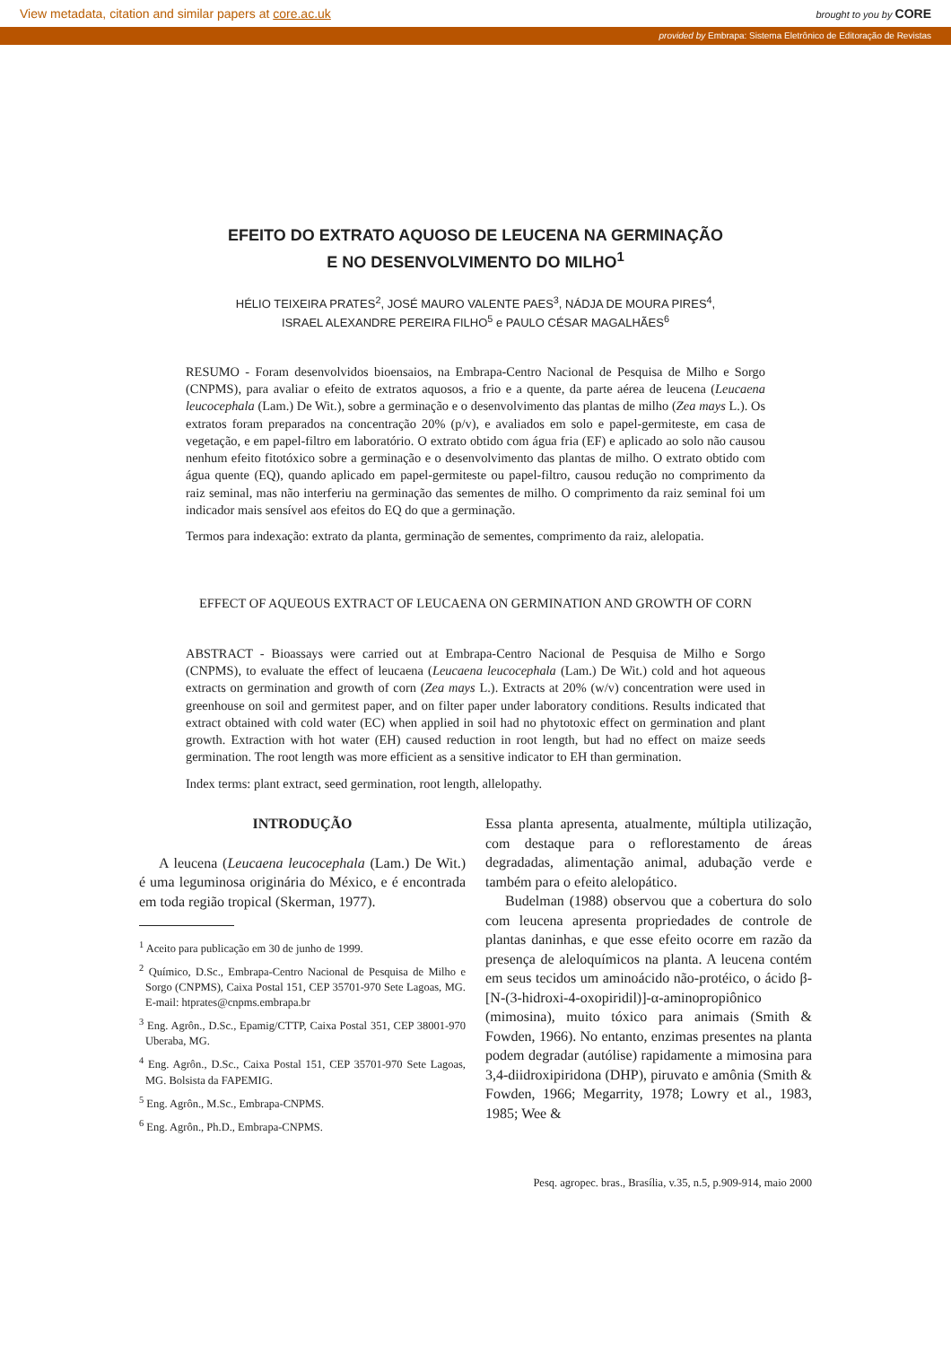View metadata, citation and similar papers at core.ac.uk brought to you by CORE
provided by Embrapa: Sistema Eletrônico de Editoração de Revistas
EFEITO DO EXTRATO AQUOSO DE LEUCENA NA GERMINAÇÃO
E NO DESENVOLVIMENTO DO MILHO<sup>1</sup>
HÉLIO TEIXEIRA PRATES<sup>2</sup>, JOSÉ MAURO VALENTE PAES<sup>3</sup>, NÁDJA DE MOURA PIRES<sup>4</sup>,
ISRAEL ALEXANDRE PEREIRA FILHO<sup>5</sup> e PAULO CÉSAR MAGALHÃES<sup>6</sup>
RESUMO - Foram desenvolvidos bioensaios, na Embrapa-Centro Nacional de Pesquisa de Milho e Sorgo (CNPMS), para avaliar o efeito de extratos aquosos, a frio e a quente, da parte aérea de leucena (Leucaena leucocephala (Lam.) De Wit.), sobre a germinação e o desenvolvimento das plantas de milho (Zea mays L.). Os extratos foram preparados na concentração 20% (p/v), e avaliados em solo e papel-germiteste, em casa de vegetação, e em papel-filtro em laboratório. O extrato obtido com água fria (EF) e aplicado ao solo não causou nenhum efeito fitotóxico sobre a germinação e o desenvolvimento das plantas de milho. O extrato obtido com água quente (EQ), quando aplicado em papel-germiteste ou papel-filtro, causou redução no comprimento da raiz seminal, mas não interferiu na germinação das sementes de milho. O comprimento da raiz seminal foi um indicador mais sensível aos efeitos do EQ do que a germinação.
Termos para indexação: extrato da planta, germinação de sementes, comprimento da raiz, alelopatia.
EFFECT OF AQUEOUS EXTRACT OF LEUCAENA ON GERMINATION AND GROWTH OF CORN
ABSTRACT - Bioassays were carried out at Embrapa-Centro Nacional de Pesquisa de Milho e Sorgo (CNPMS), to evaluate the effect of leucaena (Leucaena leucocephala (Lam.) De Wit.) cold and hot aqueous extracts on germination and growth of corn (Zea mays L.). Extracts at 20% (w/v) concentration were used in greenhouse on soil and germitest paper, and on filter paper under laboratory conditions. Results indicated that extract obtained with cold water (EC) when applied in soil had no phytotoxic effect on germination and plant growth. Extraction with hot water (EH) caused reduction in root length, but had no effect on maize seeds germination. The root length was more efficient as a sensitive indicator to EH than germination.
Index terms: plant extract, seed germination, root length, allelopathy.
INTRODUÇÃO
A leucena (Leucaena leucocephala (Lam.) De Wit.) é uma leguminosa originária do México, e é encontrada em toda região tropical (Skerman, 1977).
<sup>1</sup> Aceito para publicação em 30 de junho de 1999.
<sup>2</sup> Químico, D.Sc., Embrapa-Centro Nacional de Pesquisa de Milho e Sorgo (CNPMS), Caixa Postal 151, CEP 35701-970 Sete Lagoas, MG. E-mail: htprates@cnpms.embrapa.br
<sup>3</sup> Eng. Agrôn., D.Sc., Epamig/CTTP, Caixa Postal 351, CEP 38001-970 Uberaba, MG.
<sup>4</sup> Eng. Agrôn., D.Sc., Caixa Postal 151, CEP 35701-970 Sete Lagoas, MG. Bolsista da FAPEMIG.
<sup>5</sup> Eng. Agrôn., M.Sc., Embrapa-CNPMS.
<sup>6</sup> Eng. Agrôn., Ph.D., Embrapa-CNPMS.
Essa planta apresenta, atualmente, múltipla utilização, com destaque para o reflorestamento de áreas degradadas, alimentação animal, adubação verde e também para o efeito alelopático.
Budelman (1988) observou que a cobertura do solo com leucena apresenta propriedades de controle de plantas daninhas, e que esse efeito ocorre em razão da presença de aleloquímicos na planta. A leucena contém em seus tecidos um aminoácido não-protéico, o ácido β-[N-(3-hidroxi-4-oxopiridil)]-α-aminopropiônico (mimosina), muito tóxico para animais (Smith & Fowden, 1966). No entanto, enzimas presentes na planta podem degradar (autólise) rapidamente a mimosina para 3,4-diidroxipiridona (DHP), piruvato e amônia (Smith & Fowden, 1966; Megarrity, 1978; Lowry et al., 1983, 1985; Wee &
Pesq. agropec. bras., Brasília, v.35, n.5, p.909-914, maio 2000